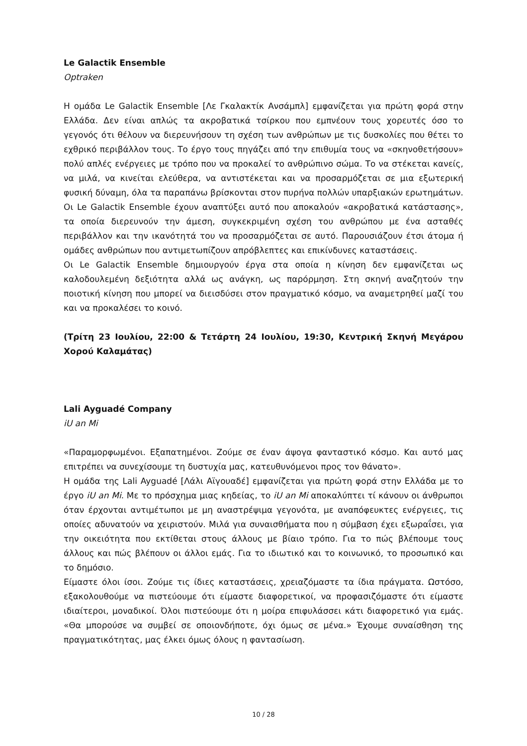Le Galactik Ensemble
Optraken
Η ομάδα Le Galactik Ensemble [Λε Γκαλακτίκ Ανσάμπλ] εμφανίζεται για πρώτη φορά στην Ελλάδα. Δεν είναι απλώς τα ακροβατικά τσίρκου που εμπνέουν τους χορευτές όσο το γεγονός ότι θέλουν να διερευνήσουν τη σχέση των ανθρώπων με τις δυσκολίες που θέτει το εχθρικό περιβάλλον τους. Το έργο τους πηγάζει από την επιθυμία τους να «σκηνοθετήσουν» πολύ απλές ενέργειες με τρόπο που να προκαλεί το ανθρώπινο σώμα. Το να στέκεται κανείς, να μιλά, να κινείται ελεύθερα, να αντιστέκεται και να προσαρμόζεται σε μια εξωτερική φυσική δύναμη, όλα τα παραπάνω βρίσκονται στον πυρήνα πολλών υπαρξιακών ερωτημάτων.
Οι Le Galactik Ensemble έχουν αναπτύξει αυτό που αποκαλούν «ακροβατικά κατάστασης», τα οποία διερευνούν την άμεση, συγκεκριμένη σχέση του ανθρώπου με ένα ασταθές περιβάλλον και την ικανότητά του να προσαρμόζεται σε αυτό. Παρουσιάζουν έτσι άτομα ή ομάδες ανθρώπων που αντιμετωπίζουν απρόβλεπτες και επικίνδυνες καταστάσεις.
Οι Le Galactik Ensemble δημιουργούν έργα στα οποία η κίνηση δεν εμφανίζεται ως καλοδουλεμένη δεξιότητα αλλά ως ανάγκη, ως παρόρμηση. Στη σκηνή αναζητούν την ποιοτική κίνηση που μπορεί να διεισδύσει στον πραγματικό κόσμο, να αναμετρηθεί μαζί του και να προκαλέσει το κοινό.
(Τρίτη 23 Ιουλίου, 22:00 & Τετάρτη 24 Ιουλίου, 19:30, Κεντρική Σκηνή Μεγάρου Χορού Καλαμάτας)
Lali Ayguadé Company
iU an Mi
«Παραμορφωμένοι. Εξαπατημένοι. Ζούμε σε έναν άψογα φανταστικό κόσμο. Και αυτό μας επιτρέπει να συνεχίσουμε τη δυστυχία μας, κατευθυνόμενοι προς τον θάνατο».
Η ομάδα της Lali Ayguadé [Λάλι Αϊγουαδέ] εμφανίζεται για πρώτη φορά στην Ελλάδα με το έργο iU an Mi. Με το πρόσχημα μιας κηδείας, το iU an Mi αποκαλύπτει τί κάνουν οι άνθρωποι όταν έρχονται αντιμέτωποι με μη αναστρέψιμα γεγονότα, με αναπόφευκτες ενέργειες, τις οποίες αδυνατούν να χειριστούν. Μιλά για συναισθήματα που η σύμβαση έχει εξωραΐσει, για την οικειότητα που εκτίθεται στους άλλους με βίαιο τρόπο. Για το πώς βλέπουμε τους άλλους και πώς βλέπουν οι άλλοι εμάς. Για το ιδιωτικό και το κοινωνικό, το προσωπικό και το δημόσιο.
Είμαστε όλοι ίσοι. Ζούμε τις ίδιες καταστάσεις, χρειαζόμαστε τα ίδια πράγματα. Ωστόσο, εξακολουθούμε να πιστεύουμε ότι είμαστε διαφορετικοί, να προφασιζόμαστε ότι είμαστε ιδιαίτεροι, μοναδικοί. Όλοι πιστεύουμε ότι η μοίρα επιφυλάσσει κάτι διαφορετικό για εμάς. «Θα μπορούσε να συμβεί σε οποιονδήποτε, όχι όμως σε μένα.» Έχουμε συναίσθηση της πραγματικότητας, μας έλκει όμως όλους η φαντασίωση.
10 / 28